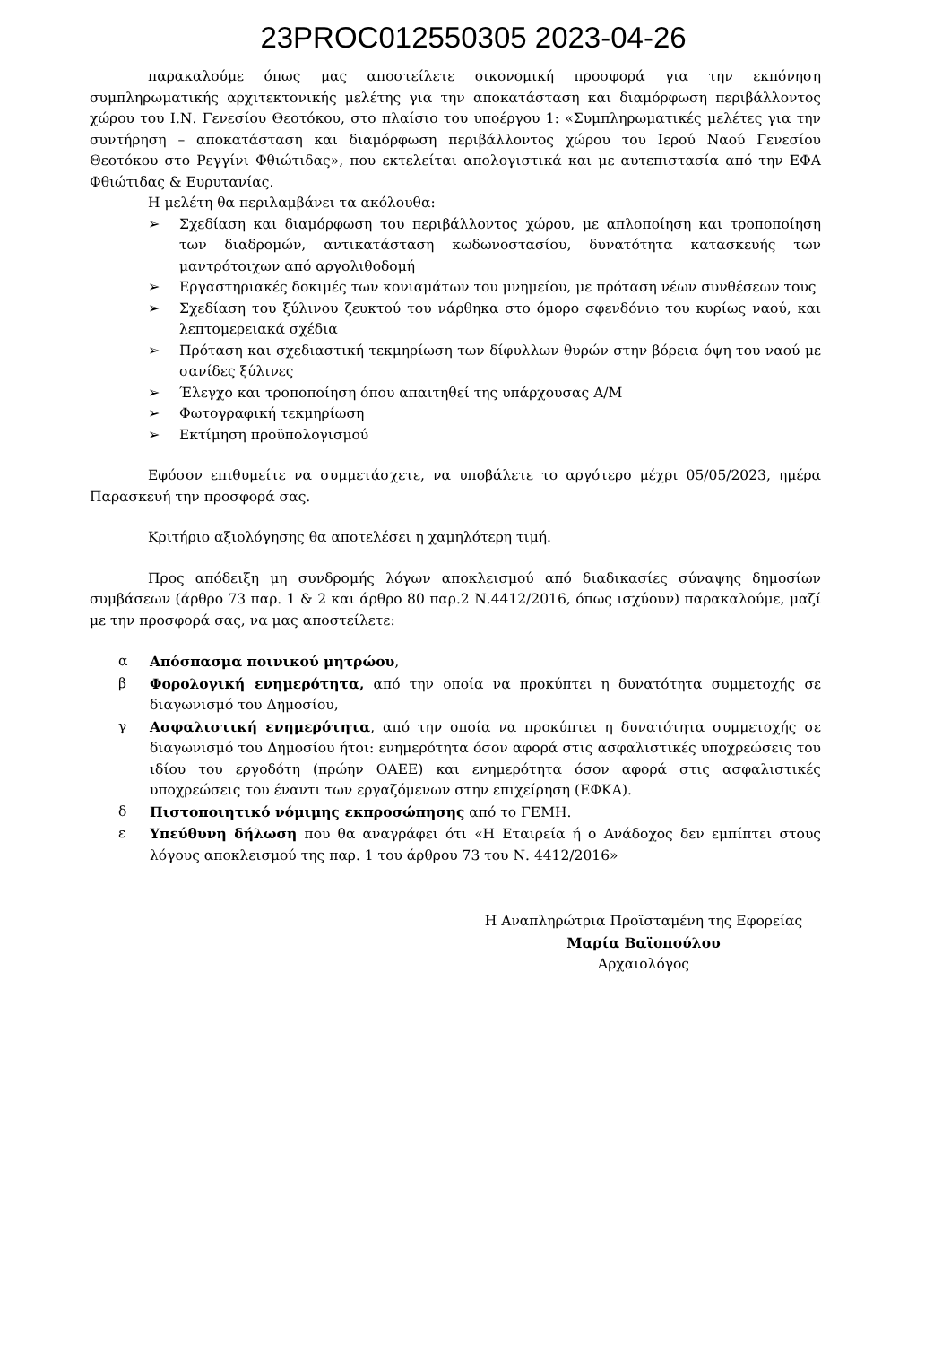23PROC012550305 2023-04-26
παρακαλούμε όπως μας αποστείλετε οικονομική προσφορά για την εκπόνηση συμπληρωματικής αρχιτεκτονικής μελέτης για την αποκατάσταση και διαμόρφωση περιβάλλοντος χώρου του Ι.Ν. Γενεσίου Θεοτόκου, στο πλαίσιο του υποέργου 1: «Συμπληρωματικές μελέτες για την συντήρηση – αποκατάσταση και διαμόρφωση περιβάλλοντος χώρου του Ιερού Ναού Γενεσίου Θεοτόκου στο Ρεγγίνι Φθιώτιδας», που εκτελείται απολογιστικά και με αυτεπιστασία από την ΕΦΑ Φθιώτιδας & Ευρυτανίας.
Η μελέτη θα περιλαμβάνει τα ακόλουθα:
➢ Σχεδίαση και διαμόρφωση του περιβάλλοντος χώρου, με απλοποίηση και τροποποίηση των διαδρομών, αντικατάσταση κωδωνοστασίου, δυνατότητα κατασκευής των μαντρότοιχων από αργολιθοδομή
➢ Εργαστηριακές δοκιμές των κονιαμάτων του μνημείου, με πρόταση νέων συνθέσεων τους
➢ Σχεδίαση του ξύλινου ζευκτού του νάρθηκα στο όμορο σφενδόνιο του κυρίως ναού, και λεπτομερειακά σχέδια
➢ Πρόταση και σχεδιαστική τεκμηρίωση των δίφυλλων θυρών στην βόρεια όψη του ναού με σανίδες ξύλινες
➢ Έλεγχο και τροποποίηση όπου απαιτηθεί της υπάρχουσας Α/Μ
➢ Φωτογραφική τεκμηρίωση
➢ Εκτίμηση προϋπολογισμού
Εφόσον επιθυμείτε να συμμετάσχετε, να υποβάλετε το αργότερο μέχρι 05/05/2023, ημέρα Παρασκευή την προσφορά σας.
Κριτήριο αξιολόγησης θα αποτελέσει η χαμηλότερη τιμή.
Προς απόδειξη μη συνδρομής λόγων αποκλεισμού από διαδικασίες σύναψης δημοσίων συμβάσεων (άρθρο 73 παρ. 1 & 2 και άρθρο 80 παρ.2 Ν.4412/2016, όπως ισχύουν) παρακαλούμε, μαζί με την προσφορά σας, να μας αποστείλετε:
α Απόσπασμα ποινικού μητρώου,
β Φορολογική ενημερότητα, από την οποία να προκύπτει η δυνατότητα συμμετοχής σε διαγωνισμό του Δημοσίου,
γ Ασφαλιστική ενημερότητα, από την οποία να προκύπτει η δυνατότητα συμμετοχής σε διαγωνισμό του Δημοσίου ήτοι: ενημερότητα όσον αφορά στις ασφαλιστικές υποχρεώσεις του ιδίου του εργοδότη (πρώην ΟΑΕΕ) και ενημερότητα όσον αφορά στις ασφαλιστικές υποχρεώσεις του έναντι των εργαζόμενων στην επιχείρηση (ΕΦΚΑ).
δ Πιστοποιητικό νόμιμης εκπροσώπησης από το ΓΕΜΗ.
ε Υπεύθυνη δήλωση που θα αναγράφει ότι «Η Εταιρεία ή ο Ανάδοχος δεν εμπίπτει στους λόγους αποκλεισμού της παρ. 1 του άρθρου 73 του Ν. 4412/2016»
Η Αναπληρώτρια Προϊσταμένη της Εφορείας
Μαρία Βαϊοπούλου
Αρχαιολόγος